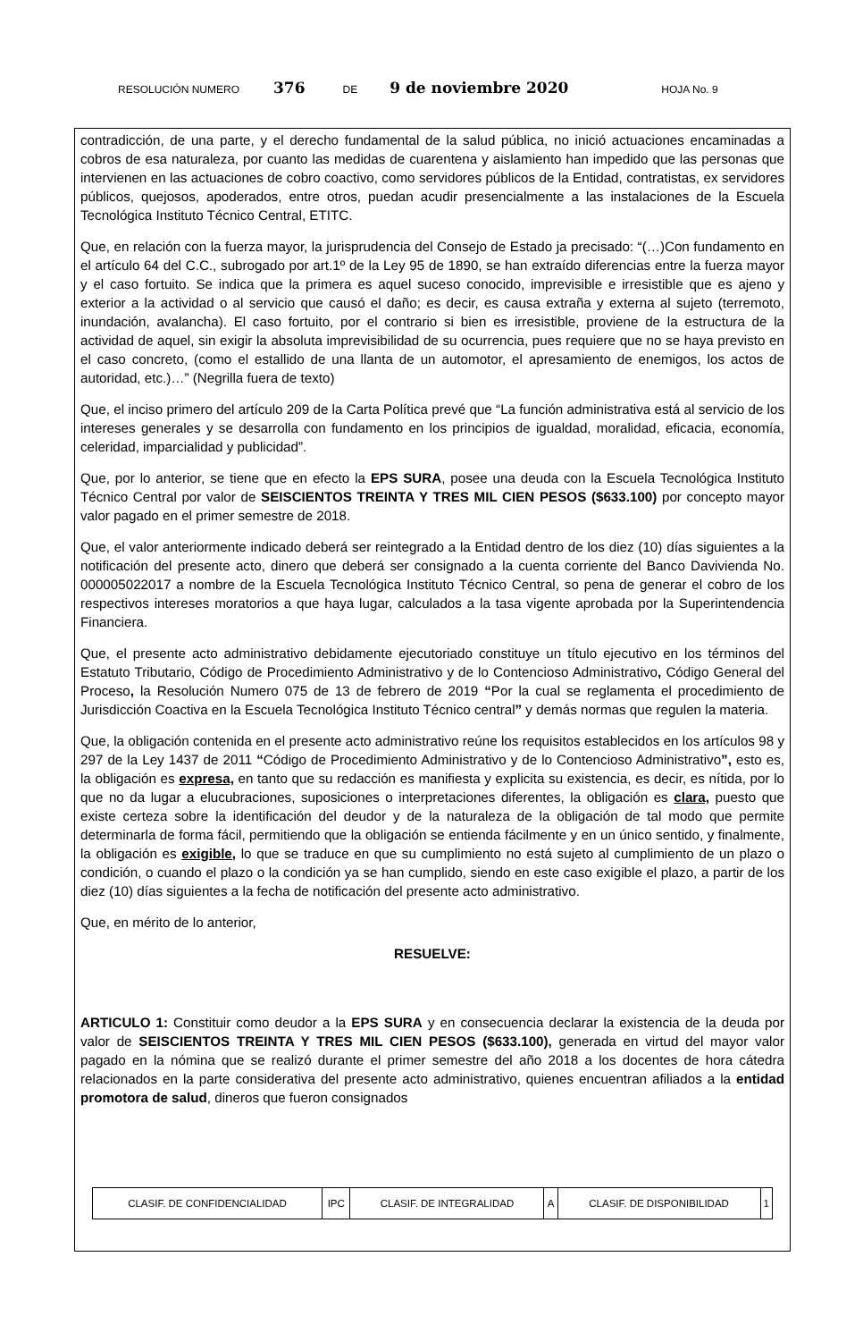RESOLUCIÓN NUMERO 376 DE 9 de noviembre 2020 HOJA No. 9
contradicción, de una parte, y el derecho fundamental de la salud pública, no inició actuaciones encaminadas a cobros de esa naturaleza, por cuanto las medidas de cuarentena y aislamiento han impedido que las personas que intervienen en las actuaciones de cobro coactivo, como servidores públicos de la Entidad, contratistas, ex servidores públicos, quejosos, apoderados, entre otros, puedan acudir presencialmente a las instalaciones de la Escuela Tecnológica Instituto Técnico Central, ETITC.
Que, en relación con la fuerza mayor, la jurisprudencia del Consejo de Estado ja precisado: “(…)Con fundamento en el artículo 64 del C.C., subrogado por art.1º de la Ley 95 de 1890, se han extraído diferencias entre la fuerza mayor y el caso fortuito. Se indica que la primera es aquel suceso conocido, imprevisible e irresistible que es ajeno y exterior a la actividad o al servicio que causó el daño; es decir, es causa extraña y externa al sujeto (terremoto, inundación, avalancha). El caso fortuito, por el contrario si bien es irresistible, proviene de la estructura de la actividad de aquel, sin exigir la absoluta imprevisibilidad de su ocurrencia, pues requiere que no se haya previsto en el caso concreto, (como el estallido de una llanta de un automotor, el apresamiento de enemigos, los actos de autoridad, etc.)…” (Negrilla fuera de texto)
Que, el inciso primero del artículo 209 de la Carta Política prevé que “La función administrativa está al servicio de los intereses generales y se desarrolla con fundamento en los principios de igualdad, moralidad, eficacia, economía, celeridad, imparcialidad y publicidad”.
Que, por lo anterior, se tiene que en efecto la EPS SURA, posee una deuda con la Escuela Tecnológica Instituto Técnico Central por valor de SEISCIENTOS TREINTA Y TRES MIL CIEN PESOS ($633.100) por concepto mayor valor pagado en el primer semestre de 2018.
Que, el valor anteriormente indicado deberá ser reintegrado a la Entidad dentro de los diez (10) días siguientes a la notificación del presente acto, dinero que deberá ser consignado a la cuenta corriente del Banco Davivienda No. 000005022017 a nombre de la Escuela Tecnológica Instituto Técnico Central, so pena de generar el cobro de los respectivos intereses moratorios a que haya lugar, calculados a la tasa vigente aprobada por la Superintendencia Financiera.
Que, el presente acto administrativo debidamente ejecutoriado constituye un título ejecutivo en los términos del Estatuto Tributario, Código de Procedimiento Administrativo y de lo Contencioso Administrativo, Código General del Proceso, la Resolución Numero 075 de 13 de febrero de 2019 “Por la cual se reglamenta el procedimiento de Jurisdicción Coactiva en la Escuela Tecnológica Instituto Técnico central” y demás normas que regulen la materia.
Que, la obligación contenida en el presente acto administrativo reúne los requisitos establecidos en los artículos 98 y 297 de la Ley 1437 de 2011 “Código de Procedimiento Administrativo y de lo Contencioso Administrativo”, esto es, la obligación es expresa, en tanto que su redacción es manifiesta y explicita su existencia, es decir, es nítida, por lo que no da lugar a elucubraciones, suposiciones o interpretaciones diferentes, la obligación es clara, puesto que existe certeza sobre la identificación del deudor y de la naturaleza de la obligación de tal modo que permite determinarla de forma fácil, permitiendo que la obligación se entienda fácilmente y en un único sentido, y finalmente, la obligación es exigible, lo que se traduce en que su cumplimiento no está sujeto al cumplimiento de un plazo o condición, o cuando el plazo o la condición ya se han cumplido, siendo en este caso exigible el plazo, a partir de los diez (10) días siguientes a la fecha de notificación del presente acto administrativo.
Que, en mérito de lo anterior,
RESUELVE:
ARTICULO 1: Constituir como deudor a la EPS SURA y en consecuencia declarar la existencia de la deuda por valor de SEISCIENTOS TREINTA Y TRES MIL CIEN PESOS ($633.100), generada en virtud del mayor valor pagado en la nómina que se realizó durante el primer semestre del año 2018 a los docentes de hora cátedra relacionados en la parte considerativa del presente acto administrativo, quienes encuentran afiliados a la entidad promotora de salud, dineros que fueron consignados
| CLASIF. DE CONFIDENCIALIDAD | IPC | CLASIF. DE INTEGRALIDAD | A | CLASIF. DE DISPONIBILIDAD | 1 |